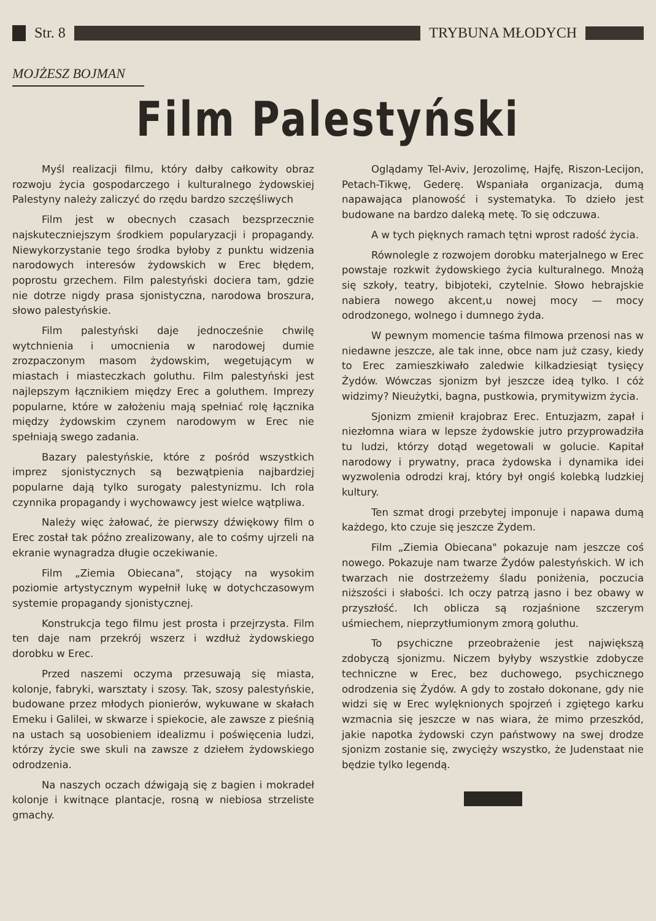Str. 8 TRYBUNA MŁODYCH
MOJŻESZ BOJMAN
Film Palestyński
Myśl realizacji filmu, który dałby całkowity obraz rozwoju życia gospodarczego i kulturalnego żydowskiej Palestyny należy zaliczyć do rzędu bardzo szczęśliwych
Film jest w obecnych czasach bezsprzecznie najskuteczniejszym środkiem popularyzacji i propagandy. Niewykorzystanie tego środka byłoby z punktu widzenia narodowych interesów żydowskich w Erec błędem, poprostu grzechem. Film palestyński dociera tam, gdzie nie dotrze nigdy prasa sjonistyczna, narodowa broszura, słowo palestyńskie.
Film palestyński daje jednocześnie chwilę wytchnienia i umocnienia w narodowej dumie zrozpaczonym masom żydowskim, wegetującym w miastach i miasteczkach goluthu. Film palestyński jest najlepszym łącznikiem między Erec a goluthem. Imprezy popularne, które w założeniu mają spełniać rolę łącznika między żydowskim czynem narodowym w Erec nie spełniają swego zadania.
Bazary palestyńskie, które z pośród wszystkich imprez sjonistycznych są bezwątpienia najbardziej popularne dają tylko surogaty palestynizmu. Ich rola czynnika propagandy i wychowawcy jest wielce wątpliwa.
Należy więc żałować, że pierwszy dźwiękowy film o Erec został tak późno zrealizowany, ale to cośmy ujrzeli na ekranie wynagradza długie oczekiwanie.
Film „Ziemia Obiecana", stojący na wysokim poziomie artystycznym wypełnił lukę w dotychczasowym systemie propagandy sjonistycznej.
Konstrukcja tego filmu jest prosta i przejrzysta. Film ten daje nam przekrój wszerz i wzdłuż żydowskiego dorobku w Erec.
Przed naszemi oczyma przesuwają się miasta, kolonje, fabryki, warsztaty i szosy. Tak, szosy palestyńskie, budowane przez młodych pionierów, wykuwane w skałach Emeku i Galilei, w skwarze i spiekocie, ale zawsze z pieśnią na ustach są uosobieniem idealizmu i poświęcenia ludzi, którzy życie swe skuli na zawsze z dziełem żydowskiego odrodzenia.
Na naszych oczach dźwigają się z bagien i mokradeł kolonje i kwitnące plantacje, rosną w niebiosa strzeliste gmachy.
Oglądamy Tel-Aviv, Jerozolimę, Hajfę, Riszon-Lecijon, Petach-Tikwę, Gederę. Wspaniała organizacja, dumą napawająca planowość i systematyka. To dzieło jest budowane na bardzo daleką metę. To się odczuwa.
A w tych pięknych ramach tętni wprost radość życia.
Równolegle z rozwojem dorobku materjalnego w Erec powstaje rozkwit żydowskiego życia kulturalnego. Mnożą się szkoły, teatry, bibjoteki, czytelnie. Słowo hebrajskie nabiera nowego akcent,u nowej mocy — mocy odrodzonego, wolnego i dumnego żyda.
W pewnym momencie taśma filmowa przenosi nas w niedawne jeszcze, ale tak inne, obce nam już czasy, kiedy to Erec zamieszkiwało zaledwie kilkadziesiąt tysięcy Żydów. Wówczas sjonizm był jeszcze ideą tylko. I cóż widzimy? Nieużytki, bagna, pustkowia, prymitywizm życia.
Sjonizm zmienił krajobraz Erec. Entuzjazm, zapał i niezłomna wiara w lepsze żydowskie jutro przyprowadziła tu ludzi, którzy dotąd wegetowali w golucie. Kapitał narodowy i prywatny, praca żydowska i dynamika idei wyzwolenia odrodzi kraj, który był ongiś kolebką ludzkiej kultury.
Ten szmat drogi przebytej imponuje i napawa dumą każdego, kto czuje się jeszcze Żydem.
Film „Ziemia Obiecana" pokazuje nam jeszcze coś nowego. Pokazuje nam twarze Żydów palestyńskich. W ich twarzach nie dostrzeżemy śladu poniżenia, poczucia niższości i słabości. Ich oczy patrzą jasno i bez obawy w przyszłość. Ich oblicza są rozjaśnione szczerym uśmiechem, nieprzytłumionym zmorą goluthu.
To psychiczne przeobrażenie jest największą zdobyczą sjonizmu. Niczem byłyby wszystkie zdobycze techniczne w Erec, bez duchowego, psychicznego odrodzenia się Żydów. A gdy to zostało dokonane, gdy nie widzi się w Erec wylęknionych spojrzeń i zgiętego karku wzmacnia się jeszcze w nas wiara, że mimo przeszkód, jakie napotka żydowski czyn państwowy na swej drodze sjonizm zostanie się, zwycięży wszystko, że Judenstaat nie będzie tylko legendą.